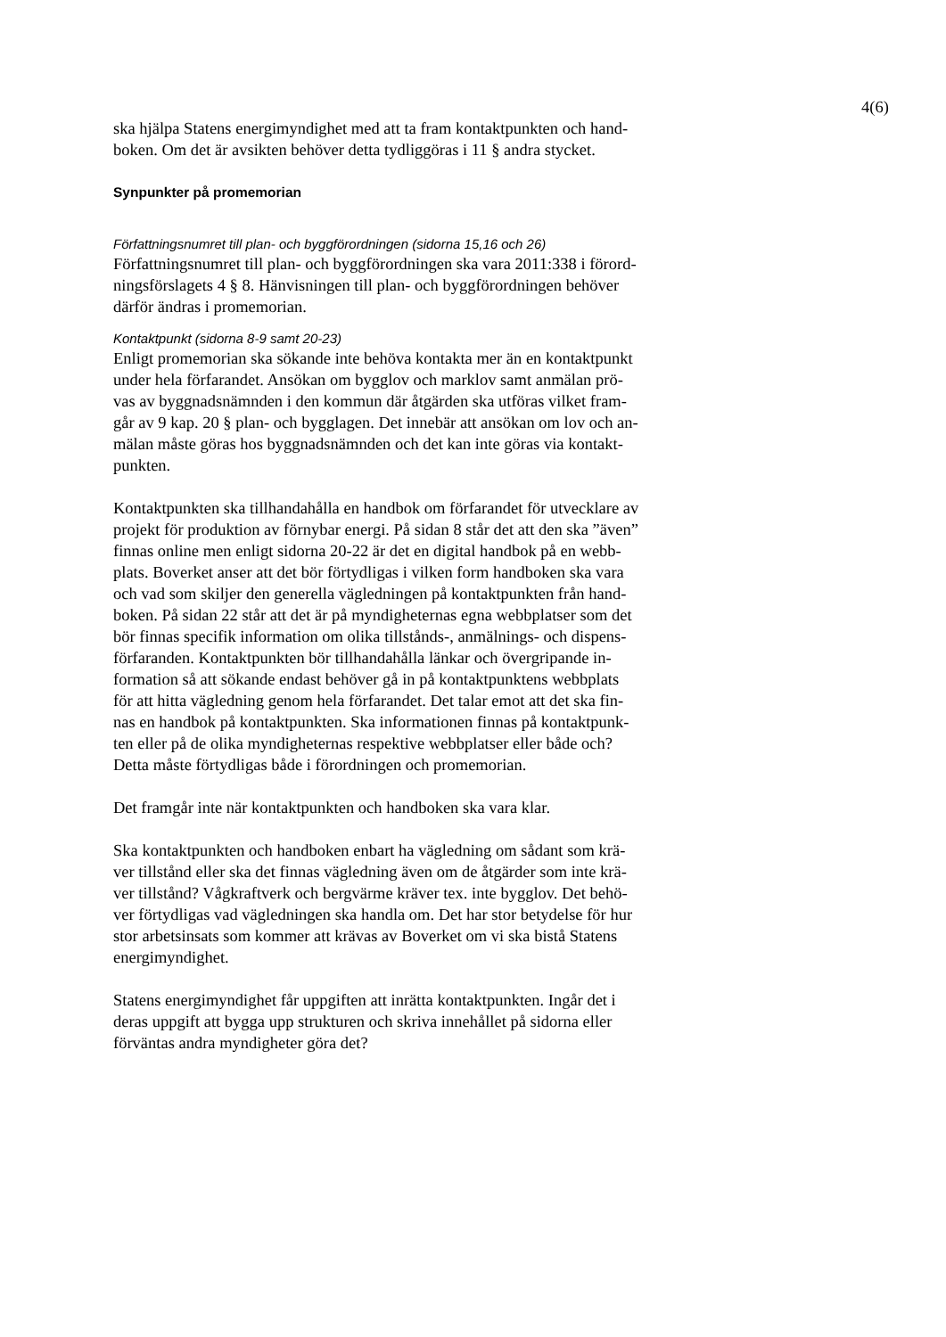4(6)
ska hjälpa Statens energimyndighet med att ta fram kontaktpunkten och hand- boken. Om det är avsikten behöver detta tydliggöras i 11 § andra stycket.
Synpunkter på promemorian
Författningsnumret till plan- och byggförordningen (sidorna 15,16 och 26)
Författningsnumret till plan- och byggförordningen ska vara 2011:338 i förord- ningsförslagets 4 § 8. Hänvisningen till plan- och byggförordningen behöver därför ändras i promemorian.
Kontaktpunkt (sidorna 8-9 samt 20-23)
Enligt promemorian ska sökande inte behöva kontakta mer än en kontaktpunkt under hela förfarandet. Ansökan om bygglov och marklov samt anmälan prö- vas av byggnadsnämnden i den kommun där åtgärden ska utföras vilket fram- går av 9 kap. 20 § plan- och bygglagen. Det innebär att ansökan om lov och an- mälan måste göras hos byggnadsnämnden och det kan inte göras via kontakt- punkten.
Kontaktpunkten ska tillhandahålla en handbok om förfarandet för utvecklare av projekt för produktion av förnybar energi. På sidan 8 står det att den ska ”även” finnas online men enligt sidorna 20-22 är det en digital handbok på en webb- plats. Boverket anser att det bör förtydligas i vilken form handboken ska vara och vad som skiljer den generella vägledningen på kontaktpunkten från hand- boken. På sidan 22 står att det är på myndigheternas egna webbplatser som det bör finnas specifik information om olika tillstånds-, anmälnings- och dispens- förfaranden. Kontaktpunkten bör tillhandahålla länkar och övergripande in- formation så att sökande endast behöver gå in på kontaktpunktens webbplats för att hitta vägledning genom hela förfarandet. Det talar emot att det ska fin- nas en handbok på kontaktpunkten. Ska informationen finnas på kontaktpunk- ten eller på de olika myndigheternas respektive webbplatser eller både och? Detta måste förtydligas både i förordningen och promemorian.
Det framgår inte när kontaktpunkten och handboken ska vara klar.
Ska kontaktpunkten och handboken enbart ha vägledning om sådant som krä- ver tillstånd eller ska det finnas vägledning även om de åtgärder som inte krä- ver tillstånd? Vågkraftverk och bergvärme kräver tex. inte bygglov. Det behö- ver förtydligas vad vägledningen ska handla om. Det har stor betydelse för hur stor arbetsinsats som kommer att krävas av Boverket om vi ska bistå Statens energimyndighet.
Statens energimyndighet får uppgiften att inrätta kontaktpunkten. Ingår det i deras uppgift att bygga upp strukturen och skriva innehållet på sidorna eller förväntas andra myndigheter göra det?